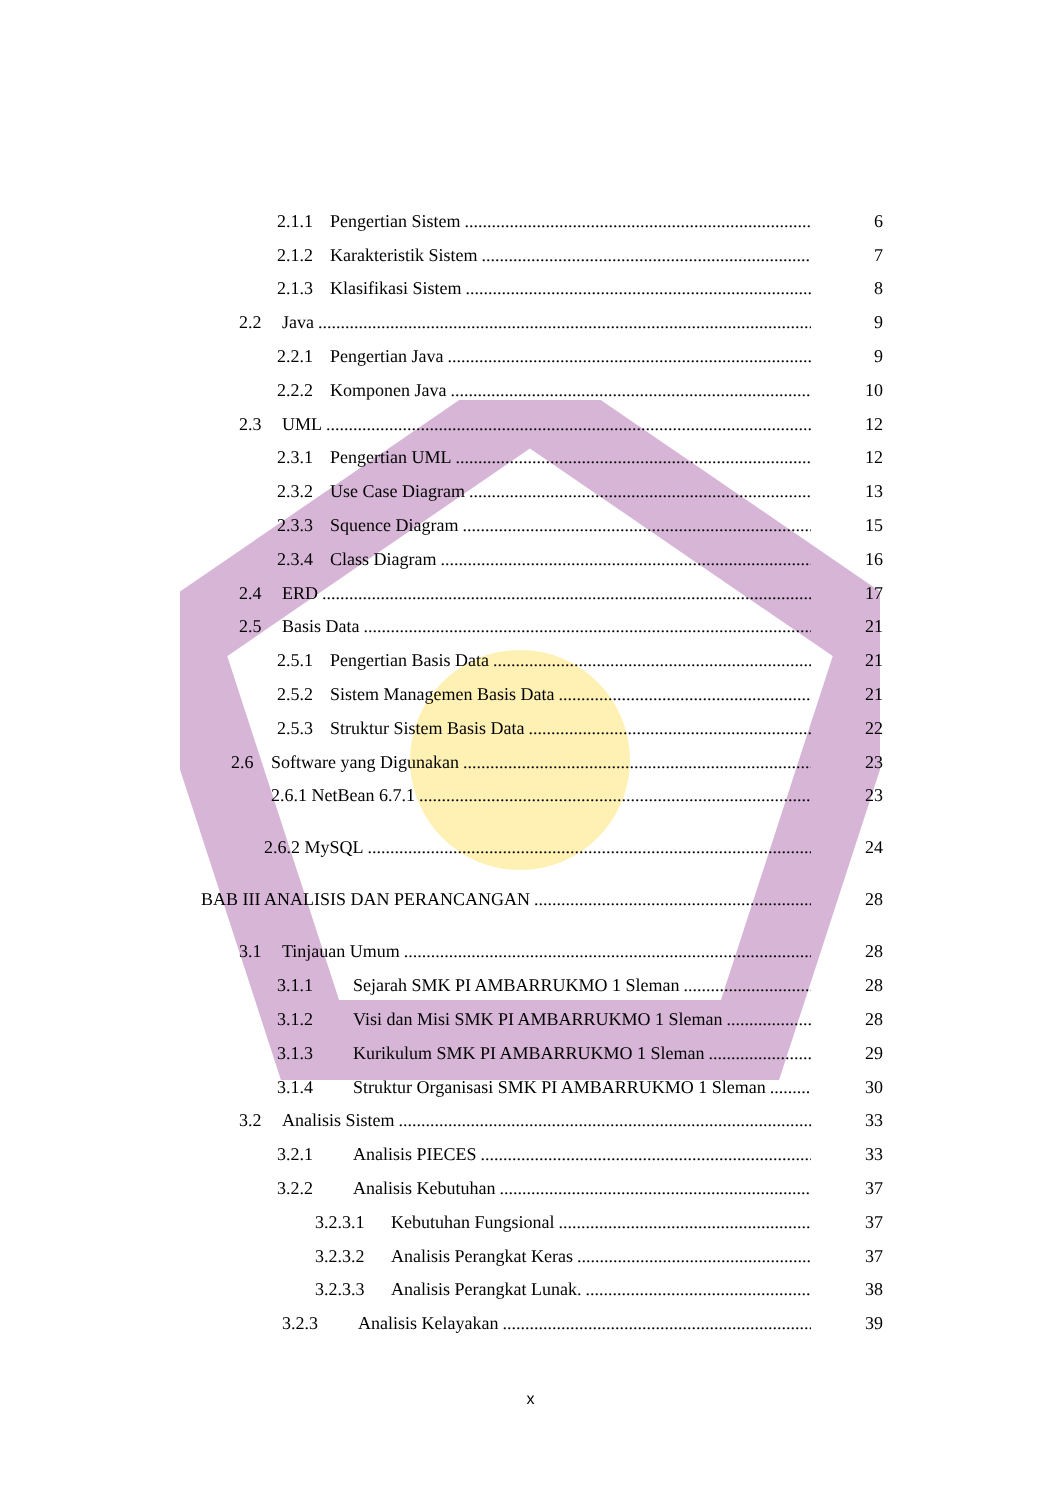2.1.1 Pengertian Sistem
6
2.1.2 Karakteristik Sistem
7
2.1.3 Klasifikasi Sistem
8
2.2 Java
9
2.2.1 Pengertian Java
9
2.2.2 Komponen Java
10
2.3 UML
12
2.3.1 Pengertian UML
12
2.3.2 Use Case Diagram
13
2.3.3 Squence Diagram
15
2.3.4 Class Diagram
16
2.4 ERD
17
2.5 Basis Data
21
2.5.1 Pengertian Basis Data
21
2.5.2 Sistem Managemen Basis Data
21
2.5.3 Struktur Sistem Basis Data
22
2.6 Software yang Digunakan
23
2.6.1 NetBean 6.7.1
23
2.6.2 MySQL
24
BAB III ANALISIS DAN PERANCANGAN
28
3.1 Tinjauan Umum
28
3.1.1 Sejarah SMK PI AMBARRUKMO 1 Sleman
28
3.1.2 Visi dan Misi SMK PI AMBARRUKMO 1 Sleman
28
3.1.3 Kurikulum SMK PI AMBARRUKMO 1 Sleman
29
3.1.4 Struktur Organisasi SMK PI AMBARRUKMO 1 Sleman
30
3.2 Analisis Sistem
33
3.2.1 Analisis PIECES
33
3.2.2 Analisis Kebutuhan
37
3.2.3.1 Kebutuhan Fungsional
37
3.2.3.2 Analisis Perangkat Keras
37
3.2.3.3 Analisis Perangkat Lunak.
38
3.2.3 Analisis Kelayakan
39
x